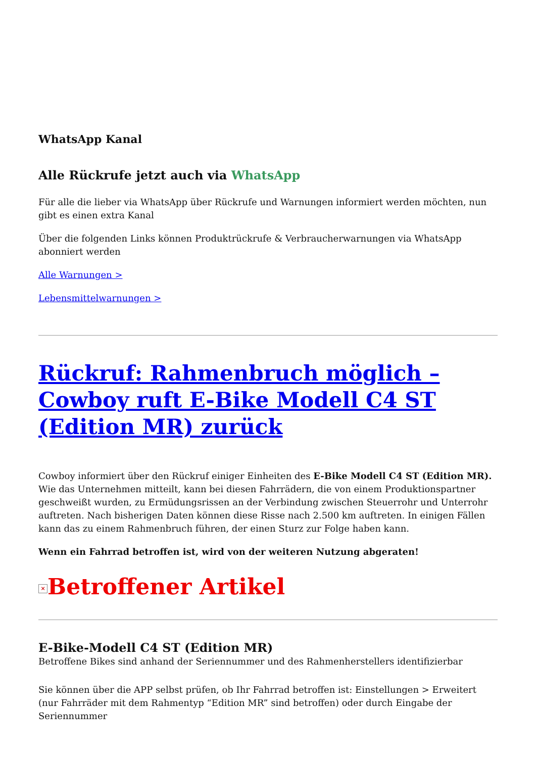WhatsApp Kanal
Alle Rückrufe jetzt auch via WhatsApp
Für alle die lieber via WhatsApp über Rückrufe und Warnungen informiert werden möchten, nun gibt es einen extra Kanal
Über die folgenden Links können Produktrückrufe & Verbraucherwarnungen via WhatsApp abonniert werden
Alle Warnungen >
Lebensmittelwarnungen >
Rückruf: Rahmenbruch möglich – Cowboy ruft E-Bike Modell C4 ST (Edition MR) zurück
Cowboy informiert über den Rückruf einiger Einheiten des E-Bike Modell C4 ST (Edition MR). Wie das Unternehmen mitteilt, kann bei diesen Fahrrädern, die von einem Produktionspartner geschweißt wurden, zu Ermüdungsrissen an der Verbindung zwischen Steuerrohr und Unterrohr auftreten. Nach bisherigen Daten können diese Risse nach 2.500 km auftreten. In einigen Fällen kann das zu einem Rahmenbruch führen, der einen Sturz zur Folge haben kann.
Wenn ein Fahrrad betroffen ist, wird von der weiteren Nutzung abgeraten!
× Betroffener Artikel
E-Bike-Modell C4 ST (Edition MR)
Betroffene Bikes sind anhand der Seriennummer und des Rahmenherstellers identifizierbar
Sie können über die APP selbst prüfen, ob Ihr Fahrrad betroffen ist: Einstellungen > Erweitert (nur Fahrräder mit dem Rahmentyp “Edition MR” sind betroffen) oder durch Eingabe der Seriennummer